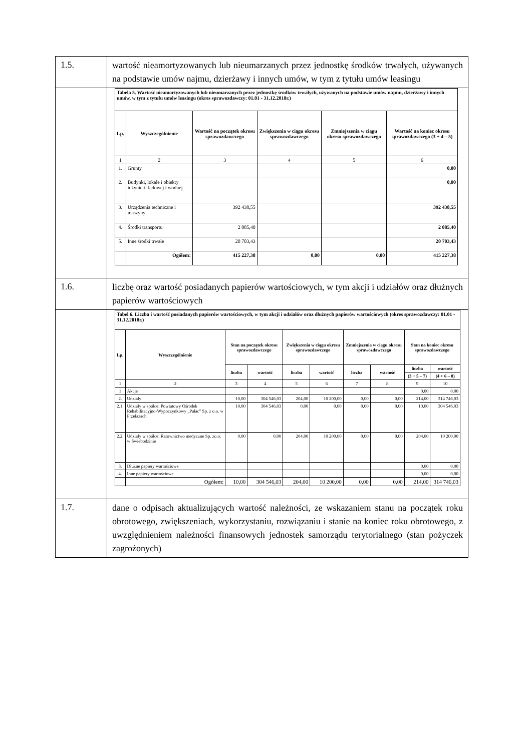| 1.5. | wartość nieamortyzowanych lub nieumarzanych przez jednostkę środków trwałych, używanych na podstawie umów najmu, dzierżawy i innych umów, w tym z tytułu umów leasingu |
| | / Tabela 5. Wartość nieamortyzowanych lub nieumarzanych przez jednostkę środków trwałych, używanych na podstawie umów najmu, dzierżawy i innych umów, w tym z tytułu umów leasingu (okres sprawozdawczy: 01.01 - 31.12.2018r.) / / / / / / / Lp. / Wyszczególnienie / Wartość na początek okresu sprawozdawczego / Zwiększenia w ciągu okresu sprawozdawczego / Zmniejszenia w ciągu okresu sprawozdawczego / Wartość na koniec okresu sprawozdawczego (3 + 4 – 5) / / 1 / 2 / 3 / 4 / 5 / 6 / / 1. / Grunty / / / / 0,00 / / 2. / Budynki, lokale i obiekty inżynierii lądowej i wodnej / / / / 0,00 / / 3. / Urządzenia techniczne i maszyny / 392 438,55 / / / 392 438,55 / / 4. / Środki transportu / 2 085,40 / / / 2 085,40 / / 5. / Inne środki trwałe / 20 703,43 / / / 20 703,43 / / / Ogółem: / 415 227,38 / 0,00 / 0,00 / 415 227,38 / |
| 1.6. | liczbę oraz wartość posiadanych papierów wartościowych, w tym akcji i udziałów oraz dłużnych papierów wartościowych |
| | / Tabel 6. Liczba i wartość posiadanych papierów wartościowych, w tym akcji i udziałów oraz dłużnych papierów wartościowych (okres sprawozdawczy: 01.01 - 31.12.2018r.) / / / / / / / / / / / Lp. / Wyszczególnienie / Stan na początek okresu sprawozdawczego / / Zwiększenia w ciągu okresu sprawozdawczego / / Zmniejszenia w ciągu okresu sprawozdawczego / / Stan na koniec okresu sprawozdawczego / / / / / liczba / wartość / liczba / wartość / liczba / wartość / liczba / wartość / / / / / / / / / / (3 + 5 – 7) / (4 + 6 – 8) / / 1 / 2 / 3 / 4 / 5 / 6 / 7 / 8 / 9 / 10 / / 1 / Akcje / / / / / / / 0,00 / 0,00 / / 2. / Udziały / 10,00 / 304 546,03 / 204,00 / 10 200,00 / 0,00 / 0,00 / 214,00 / 314 746,03 / / 2.1. / Udziały w spółce: Powiatowy Ośrodek Rehabilitacyjno-Wypoczynkowy „Pałac" Sp. z o.o. w Przełazach / 10,00 / 304 546,03 / 0,00 / 0,00 / 0,00 / 0,00 / 10,00 / 304 546,03 / / 2.2. / Udziały w spółce: Ratownictwo medyczne Sp. zo.o. w Świebodzinie / 0,00 / 0,00 / 204,00 / 10 200,00 / 0,00 / 0,00 / 204,00 / 10 200,00 / / 3. / Dłużne papiery wartościowe / / / / / / / 0,00 / 0,00 / / 4. / Inne papiery wartościowe / / / / / / / 0,00 / 0,00 / / / Ogółem: / 10,00 / 304 546,03 / 204,00 / 10 200,00 / 0,00 / 0,00 / 214,00 / 314 746,03 / |
| 1.7. | dane o odpisach aktualizujących wartość należności, ze wskazaniem stanu na początek roku obrotowego, zwiększeniach, wykorzystaniu, rozwiązaniu i stanie na koniec roku obrotowego, z uwzględnieniem należności finansowych jednostek samorządu terytorialnego (stan pożyczek zagrożonych) |